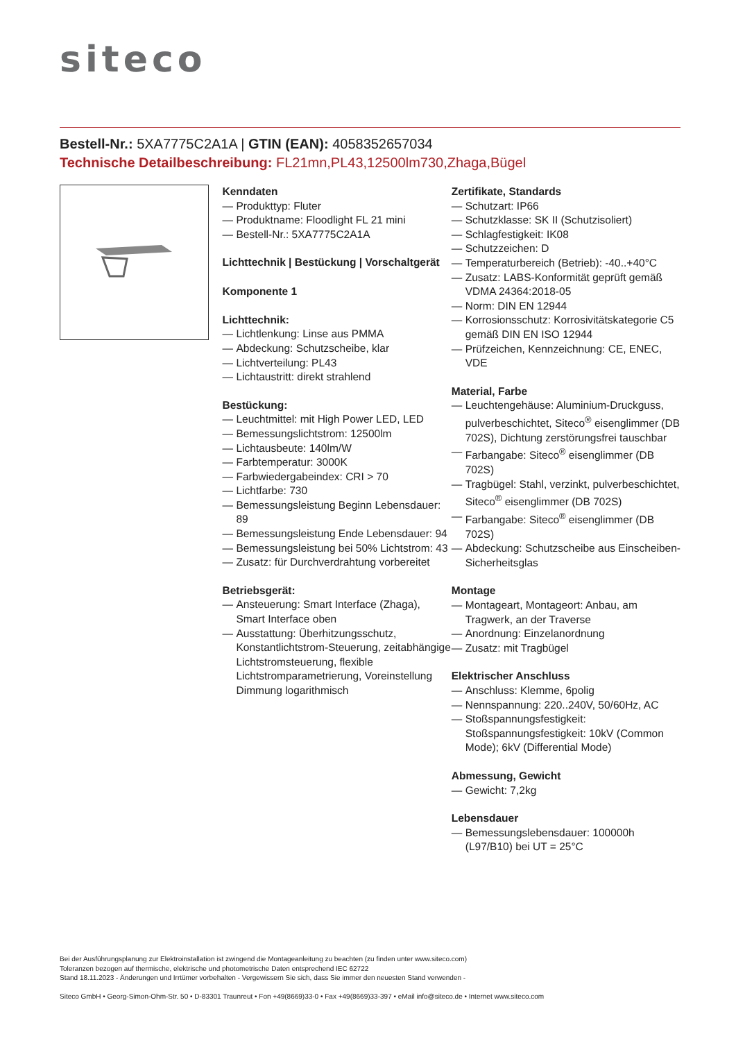siteco
Bestell-Nr.: 5XA7775C2A1A | GTIN (EAN): 4058352657034
Technische Detailbeschreibung: FL21mn,PL43,12500lm730,Zhaga,Bügel
Kenndaten
— Produkttyp: Fluter
— Produktname: Floodlight FL 21 mini
— Bestell-Nr.: 5XA7775C2A1A
Lichttechnik | Bestückung | Vorschaltgerät
Komponente 1
Lichttechnik:
— Lichtlenkung: Linse aus PMMA
— Abdeckung: Schutzscheibe, klar
— Lichtverteilung: PL43
— Lichtaustritt: direkt strahlend
Bestückung:
— Leuchtmittel: mit High Power LED, LED
— Bemessungslichtstrom: 12500lm
— Lichtausbeute: 140lm/W
— Farbtemperatur: 3000K
— Farbwiedergabeindex: CRI > 70
— Lichtfarbe: 730
— Bemessungsleistung Beginn Lebensdauer: 89
— Bemessungsleistung Ende Lebensdauer: 94
— Bemessungsleistung bei 50% Lichtstrom: 43
— Zusatz: für Durchverdrahtung vorbereitet
Betriebsgerät:
— Ansteuerung: Smart Interface (Zhaga), Smart Interface oben
— Ausstattung: Überhitzungsschutz, Konstantlichtstrom-Steuerung, zeitabhängige Lichtstromsteuerung, flexible Lichtstromparametrierung, Voreinstellung Dimmung logarithmisch
Zertifikate, Standards
— Schutzart: IP66
— Schutzklasse: SK II (Schutzisoliert)
— Schlagfestigkeit: IK08
— Schutzzeichen: D
— Temperaturbereich (Betrieb): -40..+40°C
— Zusatz: LABS-Konformität geprüft gemäß VDMA 24364:2018-05
— Norm: DIN EN 12944
— Korrosionsschutz: Korrosivitätskategorie C5 gemäß DIN EN ISO 12944
— Prüfzeichen, Kennzeichnung: CE, ENEC, VDE
Material, Farbe
— Leuchtengehäuse: Aluminium-Druckguss, pulverbeschichtet, Siteco<sup>®</sup> eisenglimmer (DB 702S), Dichtung zerstörungsfrei tauschbar
— Farbangabe: Siteco<sup>®</sup> eisenglimmer (DB 702S)
— Tragbügel: Stahl, verzinkt, pulverbeschichtet, Siteco<sup>®</sup> eisenglimmer (DB 702S)
— Farbangabe: Siteco<sup>®</sup> eisenglimmer (DB 702S)
— Abdeckung: Schutzscheibe aus Einscheiben-Sicherheitsglas
Montage
— Montageart, Montageort: Anbau, am Tragwerk, an der Traverse
— Anordnung: Einzelanordnung
— Zusatz: mit Tragbügel
Elektrischer Anschluss
— Anschluss: Klemme, 6polig
— Nennspannung: 220..240V, 50/60Hz, AC
— Stoßspannungsfestigkeit: Stoßspannungsfestigkeit: 10kV (Common Mode); 6kV (Differential Mode)
Abmessung, Gewicht
— Gewicht: 7,2kg
Lebensdauer
— Bemessungslebensdauer: 100000h (L97/B10) bei UT = 25°C
Bei der Ausführungsplanung zur Elektroinstallation ist zwingend die Montageanleitung zu beachten (zu finden unter www.siteco.com)
Toleranzen bezogen auf thermische, elektrische und photometrische Daten entsprechend IEC 62722
Stand 18.11.2023 - Änderungen und Irrtümer vorbehalten - Vergewissern Sie sich, dass Sie immer den neuesten Stand verwenden -
Siteco GmbH • Georg-Simon-Ohm-Str. 50 • D-83301 Traunreut • Fon +49(8669)33-0 • Fax +49(8669)33-397 • eMail info@siteco.de • Internet www.siteco.com